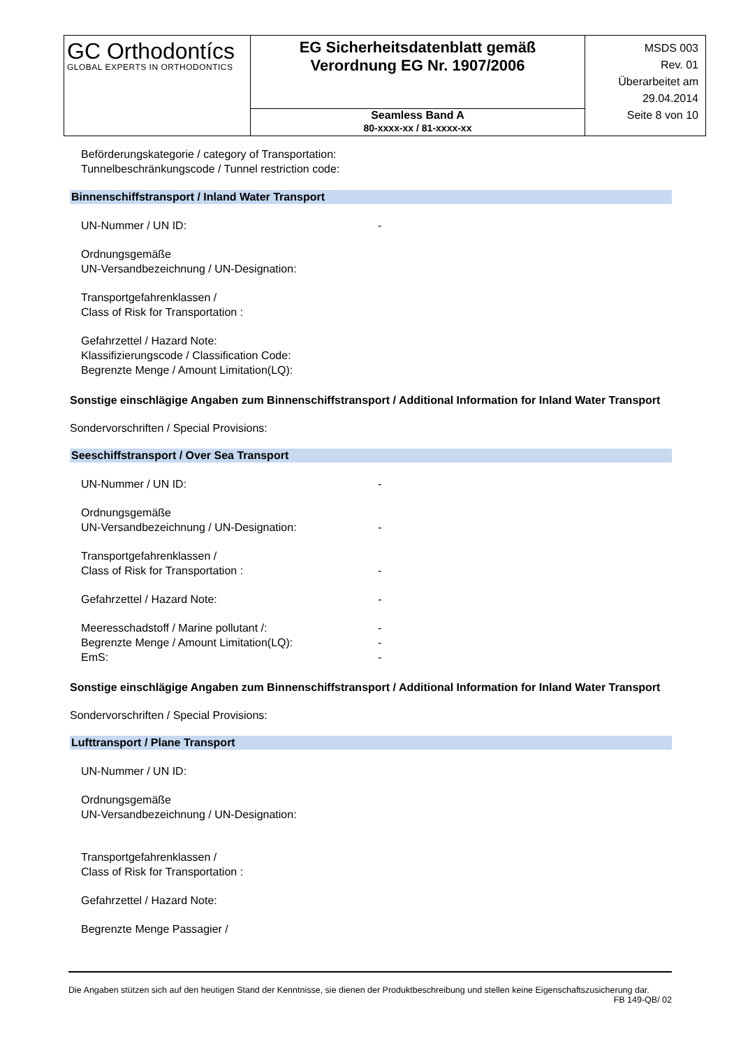| GC Orthodontícs GLOBAL EXPERTS IN ORTHODONTICS | EG Sicherheitsdatenblatt gemäß Verordnung EG Nr. 1907/2006 | MSDS 003 Rev. 01 Überarbeitet am 29.04.2014 Seite 8 von 10 |
| | Seamless Band A 80-xxxx-xx / 81-xxxx-xx | |
Beförderungskategorie / category of Transportation:
Tunnelbeschränkungscode / Tunnel restriction code:
Binnenschiffstransport / Inland Water Transport
UN-Nummer / UN ID: -
Ordnungsgemäße
UN-Versandbezeichnung / UN-Designation:
Transportgefahrenklassen /
Class of Risk for Transportation :
Gefahrzettel / Hazard Note:
Klassifizierungscode / Classification Code:
Begrenzte Menge / Amount Limitation(LQ):
Sonstige einschlägige Angaben zum Binnenschiffstransport / Additional Information for Inland Water Transport
Sondervorschriften / Special Provisions:
Seeschiffstransport / Over Sea Transport
UN-Nummer / UN ID: -
Ordnungsgemäße
UN-Versandbezeichnung / UN-Designation: -
Transportgefahrenklassen /
Class of Risk for Transportation : -
Gefahrzettel / Hazard Note: -
Meeresschadstoff / Marine pollutant /: -
Begrenzte Menge / Amount Limitation(LQ): -
EmS: -
Sonstige einschlägige Angaben zum Binnenschiffstransport / Additional Information for Inland Water Transport
Sondervorschriften / Special Provisions:
Lufttransport / Plane Transport
UN-Nummer / UN ID:
Ordnungsgemäße
UN-Versandbezeichnung / UN-Designation:
Transportgefahrenklassen /
Class of Risk for Transportation :
Gefahrzettel / Hazard Note:
Begrenzte Menge Passagier /
Die Angaben stützen sich auf den heutigen Stand der Kenntnisse, sie dienen der Produktbeschreibung und stellen keine Eigenschaftszusicherung dar.
FB 149-QB/ 02